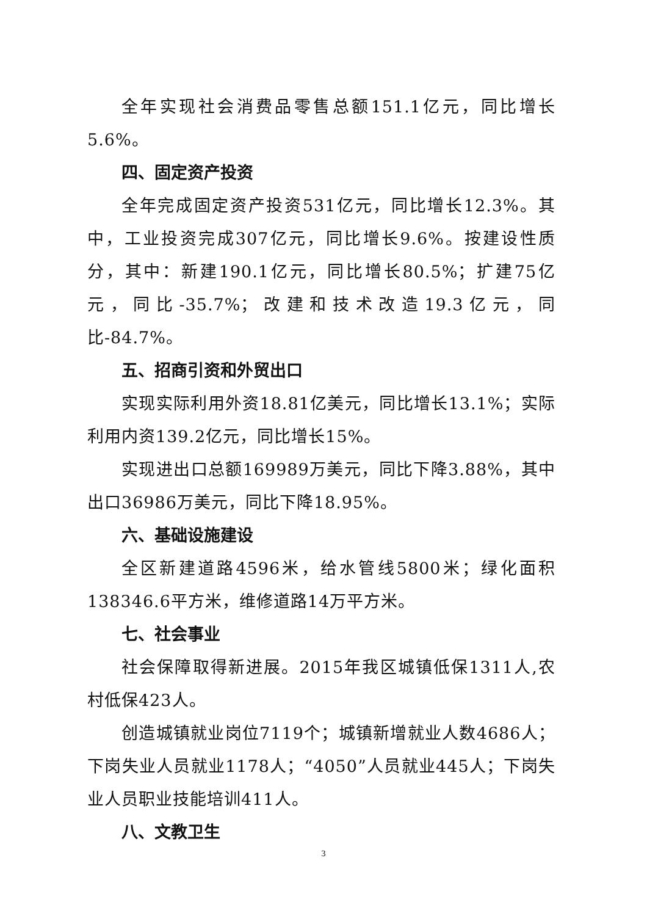全年实现社会消费品零售总额151.1亿元，同比增长5.6%。
四、固定资产投资
全年完成固定资产投资531亿元，同比增长12.3%。其中，工业投资完成307亿元，同比增长9.6%。按建设性质分，其中：新建190.1亿元，同比增长80.5%；扩建75亿元，同比-35.7%；改建和技术改造19.3亿元，同比-84.7%。
五、招商引资和外贸出口
实现实际利用外资18.81亿美元，同比增长13.1%；实际利用内资139.2亿元，同比增长15%。
实现进出口总额169989万美元，同比下降3.88%，其中出口36986万美元，同比下降18.95%。
六、基础设施建设
全区新建道路4596米，给水管线5800米；绿化面积138346.6平方米，维修道路14万平方米。
七、社会事业
社会保障取得新进展。2015年我区城镇低保1311人,农村低保423人。
创造城镇就业岗位7119个；城镇新增就业人数4686人；下岗失业人员就业1178人；“4050”人员就业445人；下岗失业人员职业技能培训411人。
八、文教卫生
3